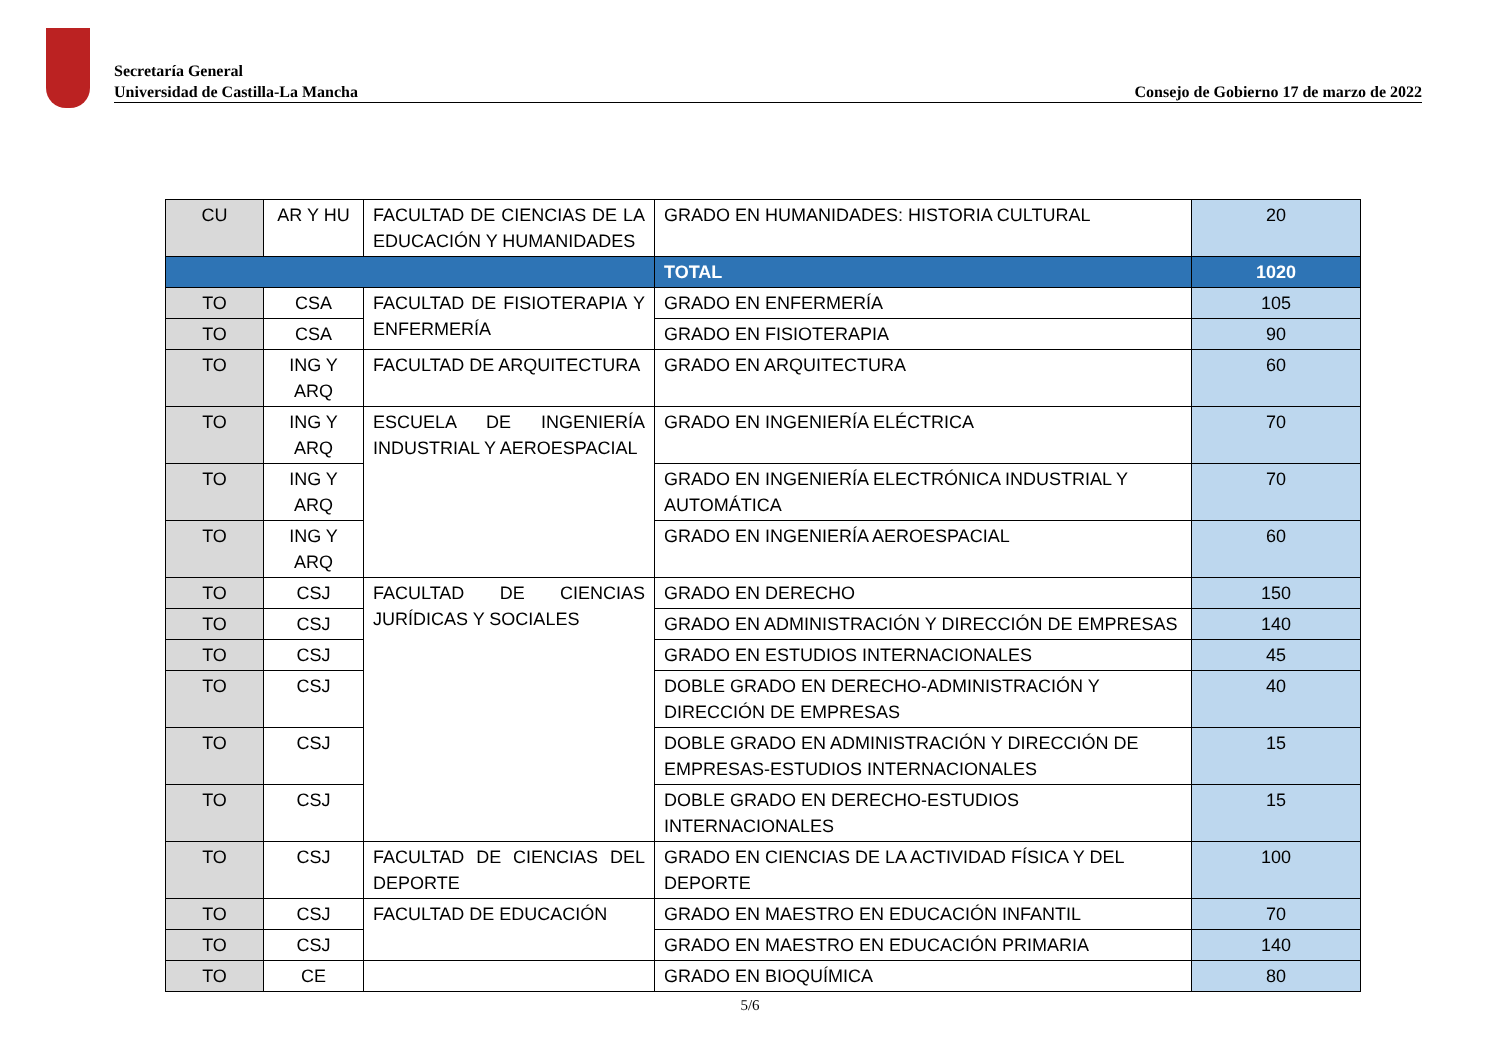Secretaría General
Universidad de Castilla-La Mancha
Consejo de Gobierno 17 de marzo de 2022
| CU | AR Y HU | FACULTAD DE CIENCIAS DE LA EDUCACIÓN Y HUMANIDADES | GRADO EN HUMANIDADES: HISTORIA CULTURAL | 20 |
| | | | TOTAL | 1020 |
| TO | CSA | FACULTAD DE FISIOTERAPIA Y ENFERMERÍA | GRADO EN ENFERMERÍA | 105 |
| TO | CSA | | GRADO EN FISIOTERAPIA | 90 |
| TO | ING Y ARQ | FACULTAD DE ARQUITECTURA | GRADO EN ARQUITECTURA | 60 |
| TO | ING Y ARQ | ESCUELA DE INGENIERÍA INDUSTRIAL Y AEROESPACIAL | GRADO EN INGENIERÍA ELÉCTRICA | 70 |
| TO | ING Y ARQ | | GRADO EN INGENIERÍA ELECTRÓNICA INDUSTRIAL Y AUTOMÁTICA | 70 |
| TO | ING Y ARQ | | GRADO EN INGENIERÍA AEROESPACIAL | 60 |
| TO | CSJ | FACULTAD DE CIENCIAS JURÍDICAS Y SOCIALES | GRADO EN DERECHO | 150 |
| TO | CSJ | | GRADO EN ADMINISTRACIÓN Y DIRECCIÓN DE EMPRESAS | 140 |
| TO | CSJ | | GRADO EN ESTUDIOS INTERNACIONALES | 45 |
| TO | CSJ | | DOBLE GRADO EN DERECHO-ADMINISTRACIÓN Y DIRECCIÓN DE EMPRESAS | 40 |
| TO | CSJ | | DOBLE GRADO EN ADMINISTRACIÓN Y DIRECCIÓN DE EMPRESAS-ESTUDIOS INTERNACIONALES | 15 |
| TO | CSJ | | DOBLE GRADO EN DERECHO-ESTUDIOS INTERNACIONALES | 15 |
| TO | CSJ | FACULTAD DE CIENCIAS DEL DEPORTE | GRADO EN CIENCIAS DE LA ACTIVIDAD FÍSICA Y DEL DEPORTE | 100 |
| TO | CSJ | FACULTAD DE EDUCACIÓN | GRADO EN MAESTRO EN EDUCACIÓN INFANTIL | 70 |
| TO | CSJ | | GRADO EN MAESTRO EN EDUCACIÓN PRIMARIA | 140 |
| TO | CE | | GRADO EN BIOQUÍMICA | 80 |
5/6